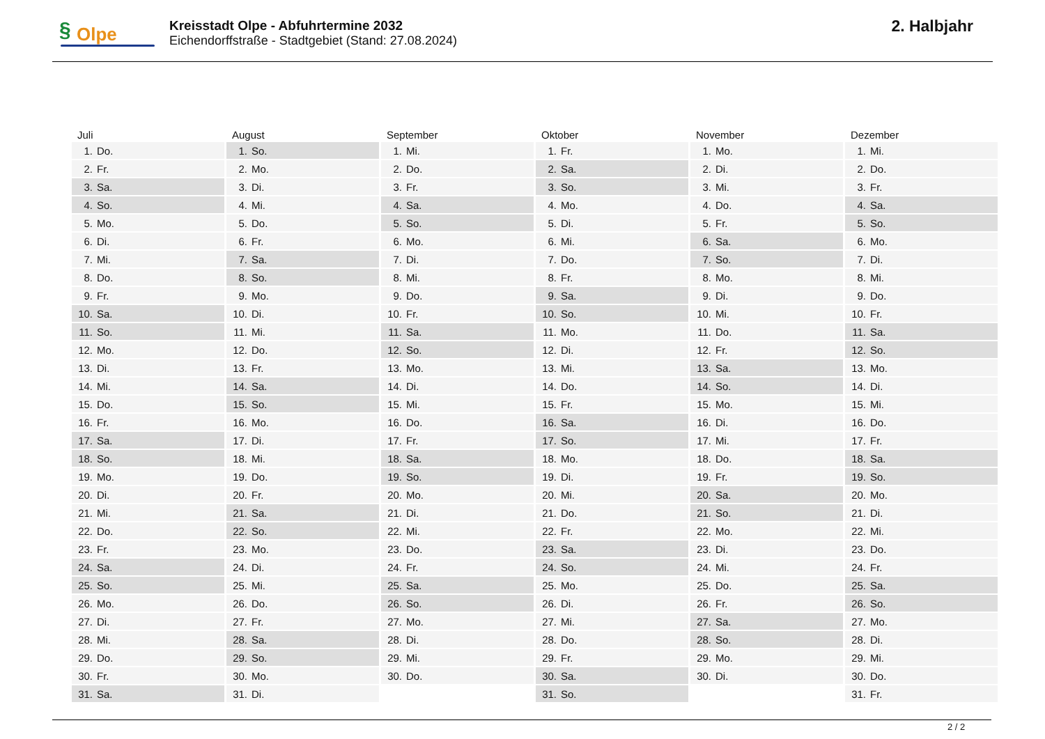§ Olpe
Kreisstadt Olpe - Abfuhrtermine 2032
Eichendorffstraße - Stadtgebiet (Stand: 27.08.2024)
2. Halbjahr
| Juli | August | September | Oktober | November | Dezember |
| --- | --- | --- | --- | --- | --- |
| 1. Do. | 1. So. | 1. Mi. | 1. Fr. | 1. Mo. | 1. Mi. |
| 2. Fr. | 2. Mo. | 2. Do. | 2. Sa. | 2. Di. | 2. Do. |
| 3. Sa. | 3. Di. | 3. Fr. | 3. So. | 3. Mi. | 3. Fr. |
| 4. So. | 4. Mi. | 4. Sa. | 4. Mo. | 4. Do. | 4. Sa. |
| 5. Mo. | 5. Do. | 5. So. | 5. Di. | 5. Fr. | 5. So. |
| 6. Di. | 6. Fr. | 6. Mo. | 6. Mi. | 6. Sa. | 6. Mo. |
| 7. Mi. | 7. Sa. | 7. Di. | 7. Do. | 7. So. | 7. Di. |
| 8. Do. | 8. So. | 8. Mi. | 8. Fr. | 8. Mo. | 8. Mi. |
| 9. Fr. | 9. Mo. | 9. Do. | 9. Sa. | 9. Di. | 9. Do. |
| 10. Sa. | 10. Di. | 10. Fr. | 10. So. | 10. Mi. | 10. Fr. |
| 11. So. | 11. Mi. | 11. Sa. | 11. Mo. | 11. Do. | 11. Sa. |
| 12. Mo. | 12. Do. | 12. So. | 12. Di. | 12. Fr. | 12. So. |
| 13. Di. | 13. Fr. | 13. Mo. | 13. Mi. | 13. Sa. | 13. Mo. |
| 14. Mi. | 14. Sa. | 14. Di. | 14. Do. | 14. So. | 14. Di. |
| 15. Do. | 15. So. | 15. Mi. | 15. Fr. | 15. Mo. | 15. Mi. |
| 16. Fr. | 16. Mo. | 16. Do. | 16. Sa. | 16. Di. | 16. Do. |
| 17. Sa. | 17. Di. | 17. Fr. | 17. So. | 17. Mi. | 17. Fr. |
| 18. So. | 18. Mi. | 18. Sa. | 18. Mo. | 18. Do. | 18. Sa. |
| 19. Mo. | 19. Do. | 19. So. | 19. Di. | 19. Fr. | 19. So. |
| 20. Di. | 20. Fr. | 20. Mo. | 20. Mi. | 20. Sa. | 20. Mo. |
| 21. Mi. | 21. Sa. | 21. Di. | 21. Do. | 21. So. | 21. Di. |
| 22. Do. | 22. So. | 22. Mi. | 22. Fr. | 22. Mo. | 22. Mi. |
| 23. Fr. | 23. Mo. | 23. Do. | 23. Sa. | 23. Di. | 23. Do. |
| 24. Sa. | 24. Di. | 24. Fr. | 24. So. | 24. Mi. | 24. Fr. |
| 25. So. | 25. Mi. | 25. Sa. | 25. Mo. | 25. Do. | 25. Sa. |
| 26. Mo. | 26. Do. | 26. So. | 26. Di. | 26. Fr. | 26. So. |
| 27. Di. | 27. Fr. | 27. Mo. | 27. Mi. | 27. Sa. | 27. Mo. |
| 28. Mi. | 28. Sa. | 28. Di. | 28. Do. | 28. So. | 28. Di. |
| 29. Do. | 29. So. | 29. Mi. | 29. Fr. | 29. Mo. | 29. Mi. |
| 30. Fr. | 30. Mo. | 30. Do. | 30. Sa. | 30. Di. | 30. Do. |
| 31. Sa. | 31. Di. | | 31. So. | | 31. Fr. |
2 / 2